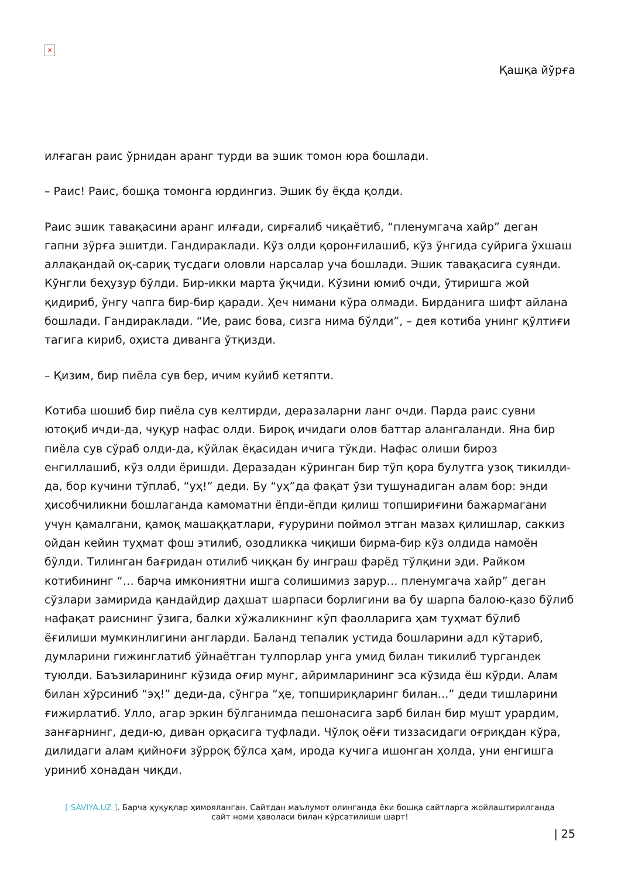×
Қашқа йўрға
илғаган раис ўрнидан аранг турди ва эшик томон юра бошлади.
– Раис! Раис, бошқа томонга юрдингиз. Эшик бу ёқда қолди.
Раис эшик тавақасини аранг илғади, сирғалиб чиқаётиб, “пленумгача хайр” деган гапни зўрға эшитди. Гандираклади. Кўз олди қоронғилашиб, кўз ўнгида суйрига ўхшаш аллақандай оқ-сариқ тусдаги оловли нарсалар уча бошлади. Эшик тавақасига суянди. Кўнгли беҳузур бўлди. Бир-икки марта ўқчиди. Кўзини юмиб очди, ўтиришга жой қидириб, ўнгу чапга бир-бир қаради. Ҳеч нимани кўра олмади. Бирданига шифт айлана бошлади. Гандираклади. “Ие, раис бова, сизга нима бўлди”, – дея котиба унинг қўлтиғи тагига кириб, оҳиста диванга ўтқизди.
– Қизим, бир пиёла сув бер, ичим куйиб кетяпти.
Котиба шошиб бир пиёла сув келтирди, деразаларни ланг очди. Парда раис сувни ютоқиб ичди-да, чуқур нафас олди. Бироқ ичидаги олов баттар алангаланди. Яна бир пиёла сув сўраб олди-да, кўйлак ёқасидан ичига тўкди. Нафас олиши бироз енгиллашиб, кўз олди ёришди. Деразадан кўринган бир тўп қора булутга узоқ тикилди-да, бор кучини тўплаб, “уҳ!” деди. Бу “уҳ”да фақат ўзи тушунадиган алам бор: энди ҳисобчиликни бошлаганда камоматни ёпди-ёпди қилиш топшириғини бажармагани учун қамалгани, қамоқ машаққатлари, ғурурини поймол этган мазах қилишлар, саккиз ойдан кейин туҳмат фош этилиб, озодликка чиқиши бирма-бир кўз олдида намоён бўлди. Тилинган бағридан отилиб чиққан бу инграш фарёд тўлқини эди. Райком котибининг “… барча имкониятни ишга солишимиз зарур… пленумгача хайр” деган сўзлари замирида қандайдир даҳшат шарпаси борлигини ва бу шарпа балою-қазо бўлиб нафақат раиснинг ўзига, балки хўжаликнинг кўп фаолларига ҳам туҳмат бўлиб ёғилиши мумкинлигини англарди. Баланд тепалик устида бошларини адл кўтариб, думларини гижинглатиб ўйнаётган тулпорлар унга умид билан тикилиб тургандек туюлди. Баъзиларининг кўзида оғир мунг, айримларининг эса кўзида ёш кўрди. Алам билан хўрсиниб “эҳ!” деди-да, сўнгра “ҳе, топшириқларинг билан…” деди тишларини ғижирлатиб. Улло, агар эркин бўлганимда пешонасига зарб билан бир мушт урардим, занғарнинг, деди-ю, диван орқасига туфлади. Чўлоқ оёғи тиззасидаги оғриқдан кўра, дилидаги алам қийноғи зўрроқ бўлса ҳам, ирода кучига ишонган ҳолда, уни енгишга уриниб хонадан чиқди.
[ SAVIYA.UZ ]. Барча ҳуқуқлар ҳимояланган. Сайтдан маълумот олинганда ёки бошқа сайтларга жойлаштирилганда
сайт номи ҳаволаси билан кўрсатилиши шарт!
| 25